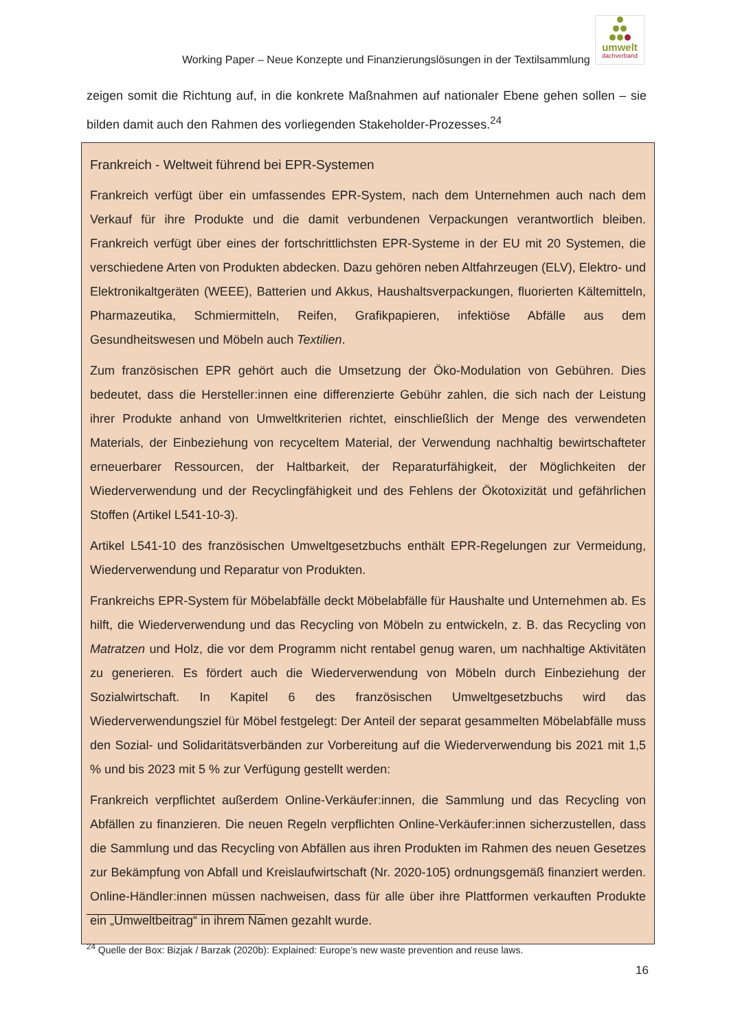Working Paper – Neue Konzepte und Finanzierungslösungen in der Textilsammlung
umwelt
dachverband
zeigen somit die Richtung auf, in die konkrete Maßnahmen auf nationaler Ebene gehen sollen – sie bilden damit auch den Rahmen des vorliegenden Stakeholder-Prozesses.<sup>24</sup>
Frankreich - Weltweit führend bei EPR-Systemen
Frankreich verfügt über ein umfassendes EPR-System, nach dem Unternehmen auch nach dem Verkauf für ihre Produkte und die damit verbundenen Verpackungen verantwortlich bleiben. Frankreich verfügt über eines der fortschrittlichsten EPR-Systeme in der EU mit 20 Systemen, die verschiedene Arten von Produkten abdecken. Dazu gehören neben Altfahrzeugen (ELV), Elektro- und Elektronikaltgeräten (WEEE), Batterien und Akkus, Haushaltsverpackungen, fluorierten Kältemitteln, Pharmazeutika, Schmiermitteln, Reifen, Grafikpapieren, infektiöse Abfälle aus dem Gesundheitswesen und Möbeln auch Textilien.
Zum französischen EPR gehört auch die Umsetzung der Öko-Modulation von Gebühren. Dies bedeutet, dass die Hersteller:innen eine differenzierte Gebühr zahlen, die sich nach der Leistung ihrer Produkte anhand von Umweltkriterien richtet, einschließlich der Menge des verwendeten Materials, der Einbeziehung von recyceltem Material, der Verwendung nachhaltig bewirtschafteter erneuerbarer Ressourcen, der Haltbarkeit, der Reparaturfähigkeit, der Möglichkeiten der Wiederverwendung und der Recyclingfähigkeit und des Fehlens der Ökotoxizität und gefährlichen Stoffen (Artikel L541-10-3).
Artikel L541-10 des französischen Umweltgesetzbuchs enthält EPR-Regelungen zur Vermeidung, Wiederverwendung und Reparatur von Produkten.
Frankreichs EPR-System für Möbelabfälle deckt Möbelabfälle für Haushalte und Unternehmen ab. Es hilft, die Wiederverwendung und das Recycling von Möbeln zu entwickeln, z. B. das Recycling von Matratzen und Holz, die vor dem Programm nicht rentabel genug waren, um nachhaltige Aktivitäten zu generieren. Es fördert auch die Wiederverwendung von Möbeln durch Einbeziehung der Sozialwirtschaft. In Kapitel 6 des französischen Umweltgesetzbuchs wird das Wiederverwendungsziel für Möbel festgelegt: Der Anteil der separat gesammelten Möbelabfälle muss den Sozial- und Solidaritätsverbänden zur Vorbereitung auf die Wiederverwendung bis 2021 mit 1,5 % und bis 2023 mit 5 % zur Verfügung gestellt werden:
Frankreich verpflichtet außerdem Online-Verkäufer:innen, die Sammlung und das Recycling von Abfällen zu finanzieren. Die neuen Regeln verpflichten Online-Verkäufer:innen sicherzustellen, dass die Sammlung und das Recycling von Abfällen aus ihren Produkten im Rahmen des neuen Gesetzes zur Bekämpfung von Abfall und Kreislaufwirtschaft (Nr. 2020-105) ordnungsgemäß finanziert werden. Online-Händler:innen müssen nachweisen, dass für alle über ihre Plattformen verkauften Produkte ein „Umweltbeitrag“ in ihrem Namen gezahlt wurde.
<sup>24</sup> Quelle der Box: Bizjak / Barzak (2020b): Explained: Europe’s new waste prevention and reuse laws.
16